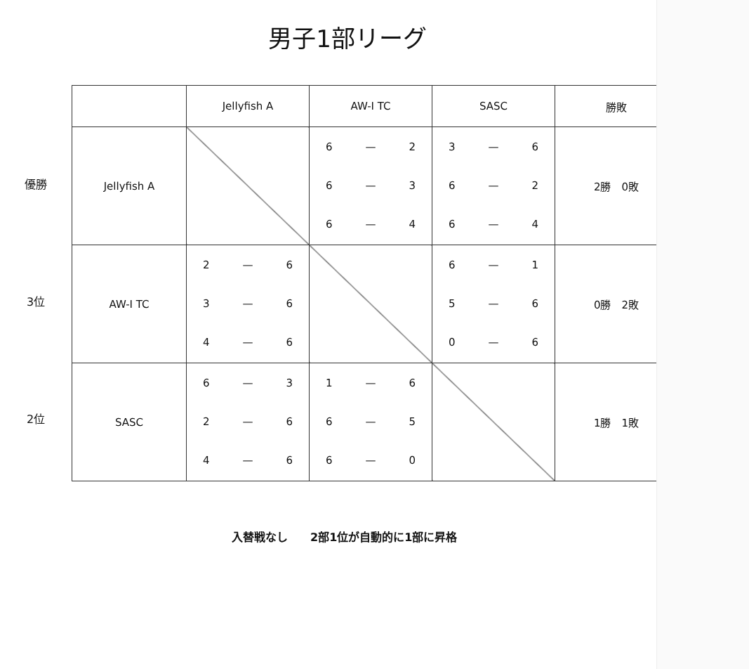男子1部リーグ
優勝
3位
2位
| | Jellyfish A | AW-I TC | SASC | 勝敗 |
| --- | --- | --- | --- | --- |
| Jellyfish A | | 6 — 2 6 — 3 6 — 4 | 3 — 6 6 — 2 6 — 4 | 2勝 0敗 |
| AW-I TC | 2 — 6 3 — 6 4 — 6 | | 6 — 1 5 — 6 0 — 6 | 0勝 2敗 |
| SASC | 6 — 3 2 — 6 4 — 6 | 1 — 6 6 — 5 6 — 0 | | 1勝 1敗 |
入替戦なし　　2部1位が自動的に1部に昇格